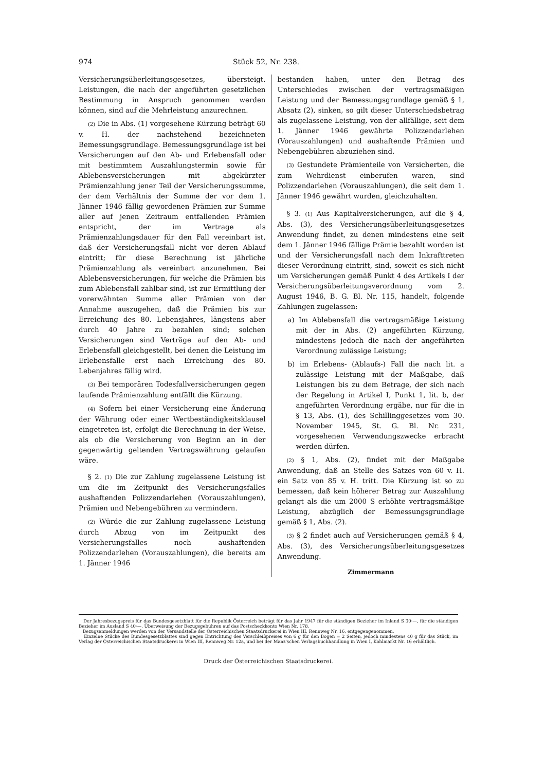974 Stück 52, Nr. 238.
Versicherungsüberleitungsgesetzes, übersteigt. Leistungen, die nach der angeführten gesetzlichen Bestimmung in Anspruch genommen werden können, sind auf die Mehrleistung anzurechnen.
(2) Die in Abs. (1) vorgesehene Kürzung beträgt 60 v. H. der nachstehend bezeichneten Bemessungsgrundlage. Bemessungsgrundlage ist bei Versicherungen auf den Ab- und Erlebensfall oder mit bestimmtem Auszahlungstermin sowie für Ablebensversicherungen mit abgekürzter Prämienzahlung jener Teil der Versicherungssumme, der dem Verhältnis der Summe der vor dem 1. Jänner 1946 fällig gewordenen Prämien zur Summe aller auf jenen Zeitraum entfallenden Prämien entspricht, der im Vertrage als Prämienzahlungsdauer für den Fall vereinbart ist, daß der Versicherungsfall nicht vor deren Ablauf eintritt; für diese Berechnung ist jährliche Prämienzahlung als vereinbart anzunehmen. Bei Ablebensversicherungen, für welche die Prämien bis zum Ablebensfall zahlbar sind, ist zur Ermittlung der vorerwähnten Summe aller Prämien von der Annahme auszugehen, daß die Prämien bis zur Erreichung des 80. Lebensjahres, längstens aber durch 40 Jahre zu bezahlen sind; solchen Versicherungen sind Verträge auf den Ab- und Erlebensfall gleichgestellt, bei denen die Leistung im Erlebensfalle erst nach Erreichung des 80. Lebenjahres fällig wird.
(3) Bei temporären Todesfallversicherungen gegen laufende Prämienzahlung entfällt die Kürzung.
(4) Sofern bei einer Versicherung eine Änderung der Währung oder einer Wertbeständigkeitsklausel eingetreten ist, erfolgt die Berechnung in der Weise, als ob die Versicherung von Beginn an in der gegenwärtig geltenden Vertragswährung gelaufen wäre.
§ 2. (1) Die zur Zahlung zugelassene Leistung ist um die im Zeitpunkt des Versicherungsfalles aushaftenden Polizzendarlehen (Vorauszahlungen), Prämien und Nebengebühren zu vermindern.
(2) Würde die zur Zahlung zugelassene Leistung durch Abzug von im Zeitpunkt des Versicherungsfalles noch aushaftenden Polizzendarlehen (Vorauszahlungen), die bereits am 1. Jänner 1946
bestanden haben, unter den Betrag des Unterschiedes zwischen der vertragsmäßigen Leistung und der Bemessungsgrundlage gemäß § 1, Absatz (2), sinken, so gilt dieser Unterschiedsbetrag als zugelassene Leistung, von der allfällige, seit dem 1. Jänner 1946 gewährte Polizzendarlehen (Vorauszahlungen) und aushaftende Prämien und Nebengebühren abzuziehen sind.
(3) Gestundete Prämienteile von Versicherten, die zum Wehrdienst einberufen waren, sind Polizzendarlehen (Vorauszahlungen), die seit dem 1. Jänner 1946 gewährt wurden, gleichzuhalten.
§ 3. (1) Aus Kapitalversicherungen, auf die § 4, Abs. (3), des Versicherungsüberleitungsgesetzes Anwendung findet, zu denen mindestens eine seit dem 1. Jänner 1946 fällige Prämie bezahlt worden ist und der Versicherungsfall nach dem Inkrafttreten dieser Verordnung eintritt, sind, soweit es sich nicht um Versicherungen gemäß Punkt 4 des Artikels I der Versicherungsüberleitungsverordnung vom 2. August 1946, B. G. Bl. Nr. 115, handelt, folgende Zahlungen zugelassen:
a) Im Ablebensfall die vertragsmäßige Leistung mit der in Abs. (2) angeführten Kürzung, mindestens jedoch die nach der angeführten Verordnung zulässige Leistung;
b) im Erlebens- (Ablaufs-) Fall die nach lit. a zulässige Leistung mit der Maßgabe, daß Leistungen bis zu dem Betrage, der sich nach der Regelung in Artikel I, Punkt 1, lit. b, der angeführten Verordnung ergäbe, nur für die in § 13, Abs. (1), des Schillinggesetzes vom 30. November 1945, St. G. Bl. Nr. 231, vorgesehenen Verwendungszwecke erbracht werden dürfen.
(2) § 1, Abs. (2), findet mit der Maßgabe Anwendung, daß an Stelle des Satzes von 60 v. H. ein Satz von 85 v. H. tritt. Die Kürzung ist so zu bemessen, daß kein höherer Betrag zur Auszahlung gelangt als die um 2000 S erhöhte vertragsmäßige Leistung, abzüglich der Bemessungsgrundlage gemäß § 1, Abs. (2).
(3) § 2 findet auch auf Versicherungen gemäß § 4, Abs. (3), des Versicherungsüberleitungsgesetzes Anwendung.
Zimmermann
Der Jahresbezugspreis für das Bundesgesetzblatt für die Republik Österreich beträgt für das Jahr 1947 für die ständigen Bezieher im Inland S 30·—, für die ständigen Bezieher im Ausland S 40·—. Überweisung der Bezugsgebühren auf das Postscheckkonto Wien Nr. 178.
Bezugsanmeldungen werden von der Versandstelle der Österreichischen Staatsdruckerei in Wien III, Rennweg Nr. 16, entgegengenommen.
Einzelne Stücke des Bundesgesetzblattes sind gegen Entrichtung des Verschleißpreises von 6 g für den Bogen = 2 Seiten, jedoch mindestens 40 g für das Stück, im Verlag der Österreichischen Staatsdruckerei in Wien III, Rennweg Nr. 12a, und bei der Manz'schen Verlagsbuchhandlung in Wien I, Kohlmarkt Nr. 16 erhältlich.
Druck der Österreichischen Staatsdruckerei.